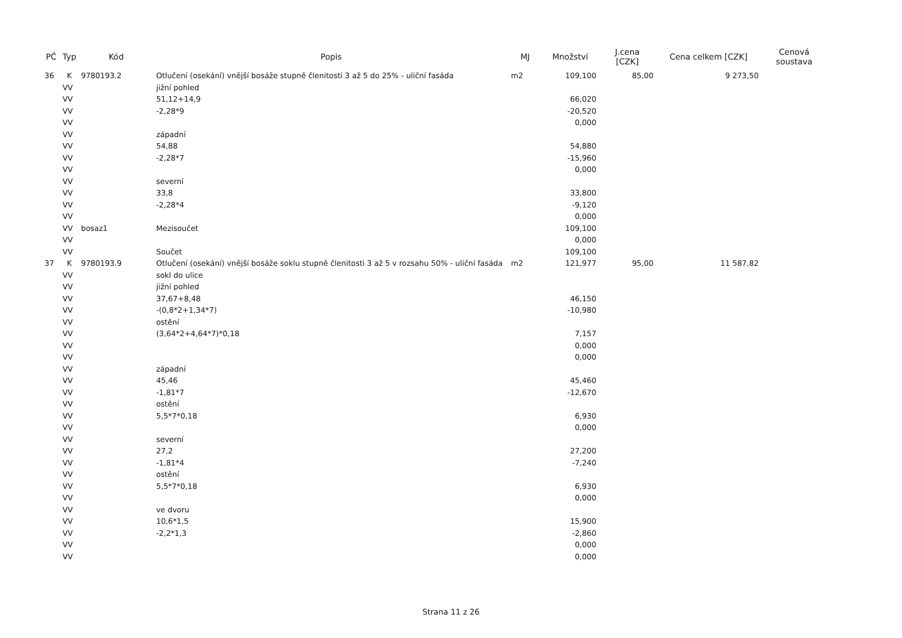| PČ | Typ | Kód | Popis | MJ | Množství | J.cena [CZK] | Cena celkem [CZK] | Cenová soustava |
| --- | --- | --- | --- | --- | --- | --- | --- | --- |
| 36 | K | 9780193.2 | Otlučení (osekání) vnější bosáže stupně členitosti 3 až 5 do 25% - uliční fasáda | m2 | 109,100 | 85,00 | 9 273,50 | |
| | VV | | jižní pohled | | | | | |
| | VV | | 51,12+14,9 | | 66,020 | | | |
| | VV | | -2,28*9 | | -20,520 | | | |
| | VV | | | | 0,000 | | | |
| | VV | | západní | | | | | |
| | VV | | 54,88 | | 54,880 | | | |
| | VV | | -2,28*7 | | -15,960 | | | |
| | VV | | | | 0,000 | | | |
| | VV | | severní | | | | | |
| | VV | | 33,8 | | 33,800 | | | |
| | VV | | -2,28*4 | | -9,120 | | | |
| | VV | | | | 0,000 | | | |
| | VV | bosaz1 | Mezisoučet | | 109,100 | | | |
| | VV | | | | 0,000 | | | |
| | VV | | Součet | | 109,100 | | | |
| 37 | K | 9780193.9 | Otlučení (osekání) vnější bosáže soklu stupně členitosti 3 až 5 v rozsahu 50% - uliční fasáda | m2 | 121,977 | 95,00 | 11 587,82 | |
| | VV | | sokl do ulice | | | | | |
| | VV | | jižní pohled | | | | | |
| | VV | | 37,67+8,48 | | 46,150 | | | |
| | VV | | -(0,8*2+1,34*7) | | -10,980 | | | |
| | VV | | ostění | | | | | |
| | VV | | (3,64*2+4,64*7)*0,18 | | 7,157 | | | |
| | VV | | | | 0,000 | | | |
| | VV | | | | 0,000 | | | |
| | VV | | západní | | | | | |
| | VV | | 45,46 | | 45,460 | | | |
| | VV | | -1,81*7 | | -12,670 | | | |
| | VV | | ostění | | | | | |
| | VV | | 5,5*7*0,18 | | 6,930 | | | |
| | VV | | | | 0,000 | | | |
| | VV | | severní | | | | | |
| | VV | | 27,2 | | 27,200 | | | |
| | VV | | -1,81*4 | | -7,240 | | | |
| | VV | | ostění | | | | | |
| | VV | | 5,5*7*0,18 | | 6,930 | | | |
| | VV | | | | 0,000 | | | |
| | VV | | ve dvoru | | | | | |
| | VV | | 10,6*1,5 | | 15,900 | | | |
| | VV | | -2,2*1,3 | | -2,860 | | | |
| | VV | | | | 0,000 | | | |
| | VV | | | | 0,000 | | | |
Strana 11 z 26